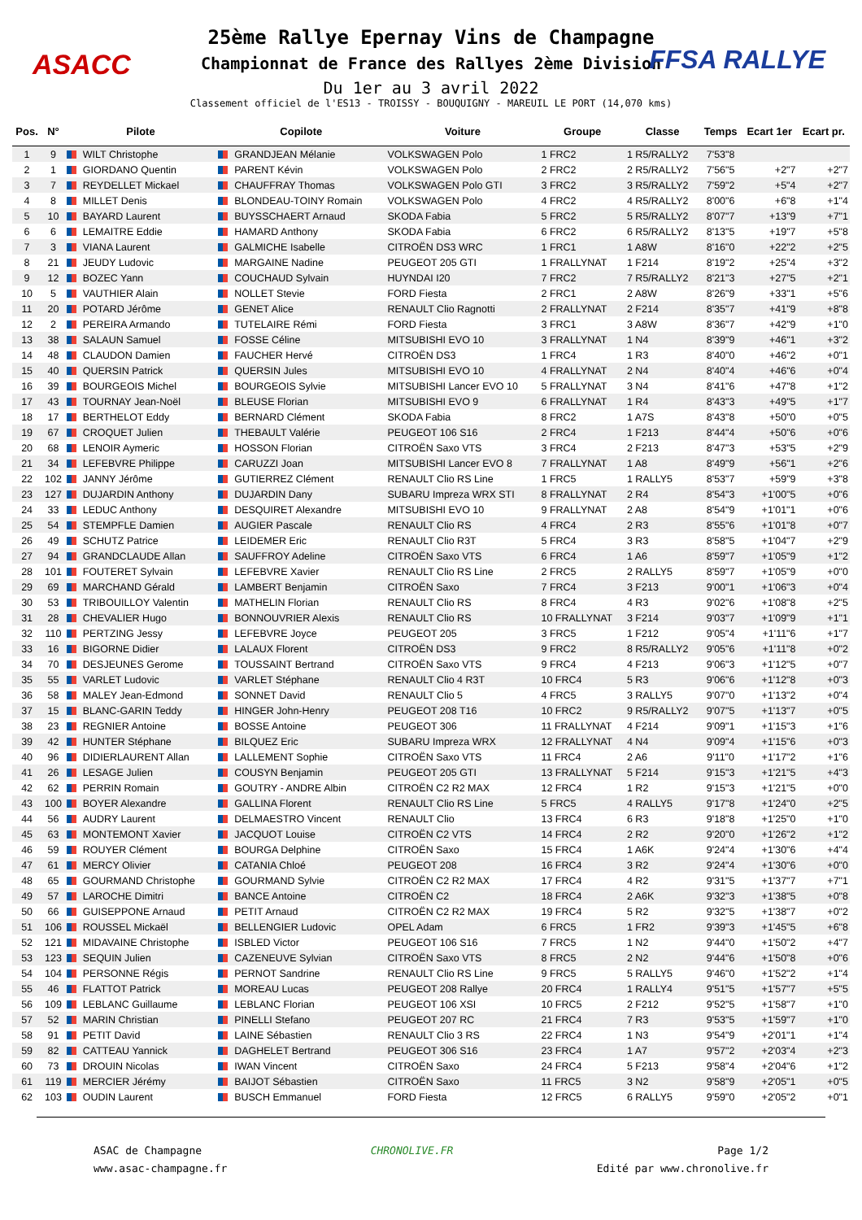ASACC FFSA RALLYE
25ème Rallye Epernay Vins de Champagne
Championnat de France des Rallyes 2ème Division
Du 1er au 3 avril 2022
Classement officiel de l'ES13 - TROISSY - BOUQUIGNY - MAREUIL LE PORT (14,070 kms)
| Pos. | N° | Pilote | Copilote | Voiture | Groupe | Classe | Temps | Ecart 1er | Ecart pr. |
| --- | --- | --- | --- | --- | --- | --- | --- | --- | --- |
| 1 | 9 | WILT Christophe | GRANDJEAN Mélanie | VOLKSWAGEN Polo | 1 FRC2 | 1 R5/RALLY2 | 7'53"8 | | |
| 2 | 1 | GIORDANO Quentin | PARENT Kévin | VOLKSWAGEN Polo | 2 FRC2 | 2 R5/RALLY2 | 7'56"5 | +2"7 | +2"7 |
| 3 | 7 | REYDELLET Mickael | CHAUFFRAY Thomas | VOLKSWAGEN Polo GTI | 3 FRC2 | 3 R5/RALLY2 | 7'59"2 | +5"4 | +2"7 |
| 4 | 8 | MILLET Denis | BLONDEAU-TOINY Romain | VOLKSWAGEN Polo | 4 FRC2 | 4 R5/RALLY2 | 8'00"6 | +6"8 | +1"4 |
| 5 | 10 | BAYARD Laurent | BUYSSCHAERT Arnaud | SKODA Fabia | 5 FRC2 | 5 R5/RALLY2 | 8'07"7 | +13"9 | +7"1 |
| 6 | 6 | LEMAITRE Eddie | HAMARD Anthony | SKODA Fabia | 6 FRC2 | 6 R5/RALLY2 | 8'13"5 | +19"7 | +5"8 |
| 7 | 3 | VIANA Laurent | GALMICHE Isabelle | CITROËN DS3 WRC | 1 FRC1 | 1 A8W | 8'16"0 | +22"2 | +2"5 |
| 8 | 21 | JEUDY Ludovic | MARGAINE Nadine | PEUGEOT 205 GTI | 1 FRALLYNAT | 1 F214 | 8'19"2 | +25"4 | +3"2 |
| 9 | 12 | BOZEC Yann | COUCHAUD Sylvain | HUYNDAI I20 | 7 FRC2 | 7 R5/RALLY2 | 8'21"3 | +27"5 | +2"1 |
| 10 | 5 | VAUTHIER Alain | NOLLET Stevie | FORD Fiesta | 2 FRC1 | 2 A8W | 8'26"9 | +33"1 | +5"6 |
| 11 | 20 | POTARD Jérôme | GENET Alice | RENAULT Clio Ragnotti | 2 FRALLYNAT | 2 F214 | 8'35"7 | +41"9 | +8"8 |
| 12 | 2 | PEREIRA Armando | TUTELAIRE Rémi | FORD Fiesta | 3 FRC1 | 3 A8W | 8'36"7 | +42"9 | +1"0 |
| 13 | 38 | SALAUN Samuel | FOSSE Céline | MITSUBISHI EVO 10 | 3 FRALLYNAT | 1 N4 | 8'39"9 | +46"1 | +3"2 |
| 14 | 48 | CLAUDON Damien | FAUCHER Hervé | CITROËN DS3 | 1 FRC4 | 1 R3 | 8'40"0 | +46"2 | +0"1 |
| 15 | 40 | QUERSIN Patrick | QUERSIN Jules | MITSUBISHI EVO 10 | 4 FRALLYNAT | 2 N4 | 8'40"4 | +46"6 | +0"4 |
| 16 | 39 | BOURGEOIS Michel | BOURGEOIS Sylvie | MITSUBISHI Lancer EVO 10 | 5 FRALLYNAT | 3 N4 | 8'41"6 | +47"8 | +1"2 |
| 17 | 43 | TOURNAY Jean-Noël | BLEUSE Florian | MITSUBISHI EVO 9 | 6 FRALLYNAT | 1 R4 | 8'43"3 | +49"5 | +1"7 |
| 18 | 17 | BERTHELOT Eddy | BERNARD Clément | SKODA Fabia | 8 FRC2 | 1 A7S | 8'43"8 | +50"0 | +0"5 |
| 19 | 67 | CROQUET Julien | THEBAULT Valérie | PEUGEOT 106 S16 | 2 FRC4 | 1 F213 | 8'44"4 | +50"6 | +0"6 |
| 20 | 68 | LENOIR Aymeric | HOSSON Florian | CITROËN Saxo VTS | 3 FRC4 | 2 F213 | 8'47"3 | +53"5 | +2"9 |
| 21 | 34 | LEFEBVRE Philippe | CARUZZI Joan | MITSUBISHI Lancer EVO 8 | 7 FRALLYNAT | 1 A8 | 8'49"9 | +56"1 | +2"6 |
| 22 | 102 | JANNY Jérôme | GUTIERREZ Clément | RENAULT Clio RS Line | 1 FRC5 | 1 RALLY5 | 8'53"7 | +59"9 | +3"8 |
| 23 | 127 | DUJARDIN Anthony | DUJARDIN Dany | SUBARU Impreza WRX STI | 8 FRALLYNAT | 2 R4 | 8'54"3 | +1'00"5 | +0"6 |
| 24 | 33 | LEDUC Anthony | DESQUIRET Alexandre | MITSUBISHI EVO 10 | 9 FRALLYNAT | 2 A8 | 8'54"9 | +1'01"1 | +0"6 |
| 25 | 54 | STEMPFLE Damien | AUGIER Pascale | RENAULT Clio RS | 4 FRC4 | 2 R3 | 8'55"6 | +1'01"8 | +0"7 |
| 26 | 49 | SCHUTZ Patrice | LEIDEMER Eric | RENAULT Clio R3T | 5 FRC4 | 3 R3 | 8'58"5 | +1'04"7 | +2"9 |
| 27 | 94 | GRANDCLAUDE Allan | SAUFFROY Adeline | CITROËN Saxo VTS | 6 FRC4 | 1 A6 | 8'59"7 | +1'05"9 | +1"2 |
| 28 | 101 | FOUTERET Sylvain | LEFEBVRE Xavier | RENAULT Clio RS Line | 2 FRC5 | 2 RALLY5 | 8'59"7 | +1'05"9 | +0"0 |
| 29 | 69 | MARCHAND Gérald | LAMBERT Benjamin | CITROËN Saxo | 7 FRC4 | 3 F213 | 9'00"1 | +1'06"3 | +0"4 |
| 30 | 53 | TRIBOUILLOY Valentin | MATHELIN Florian | RENAULT Clio RS | 8 FRC4 | 4 R3 | 9'02"6 | +1'08"8 | +2"5 |
| 31 | 28 | CHEVALIER Hugo | BONNOUVRIER Alexis | RENAULT Clio RS | 10 FRALLYNAT | 3 F214 | 9'03"7 | +1'09"9 | +1"1 |
| 32 | 110 | PERTZING Jessy | LEFEBVRE Joyce | PEUGEOT 205 | 3 FRC5 | 1 F212 | 9'05"4 | +1'11"6 | +1"7 |
| 33 | 16 | BIGORNE Didier | LALAUX Florent | CITROËN DS3 | 9 FRC2 | 8 R5/RALLY2 | 9'05"6 | +1'11"8 | +0"2 |
| 34 | 70 | DESJEUNES Gerome | TOUSSAINT Bertrand | CITROËN Saxo VTS | 9 FRC4 | 4 F213 | 9'06"3 | +1'12"5 | +0"7 |
| 35 | 55 | VARLET Ludovic | VARLET Stéphane | RENAULT Clio 4 R3T | 10 FRC4 | 5 R3 | 9'06"6 | +1'12"8 | +0"3 |
| 36 | 58 | MALEY Jean-Edmond | SONNET David | RENAULT Clio 5 | 4 FRC5 | 3 RALLY5 | 9'07"0 | +1'13"2 | +0"4 |
| 37 | 15 | BLANC-GARIN Teddy | HINGER John-Henry | PEUGEOT 208 T16 | 10 FRC2 | 9 R5/RALLY2 | 9'07"5 | +1'13"7 | +0"5 |
| 38 | 23 | REGNIER Antoine | BOSSE Antoine | PEUGEOT 306 | 11 FRALLYNAT | 4 F214 | 9'09"1 | +1'15"3 | +1"6 |
| 39 | 42 | HUNTER Stéphane | BILQUEZ Eric | SUBARU Impreza WRX | 12 FRALLYNAT | 4 N4 | 9'09"4 | +1'15"6 | +0"3 |
| 40 | 96 | DIDIERLAURENT Allan | LALLEMENT Sophie | CITROËN Saxo VTS | 11 FRC4 | 2 A6 | 9'11"0 | +1'17"2 | +1"6 |
| 41 | 26 | LESAGE Julien | COUSYN Benjamin | PEUGEOT 205 GTI | 13 FRALLYNAT | 5 F214 | 9'15"3 | +1'21"5 | +4"3 |
| 42 | 62 | PERRIN Romain | GOUTRY - ANDRE Albin | CITROËN C2 R2 MAX | 12 FRC4 | 1 R2 | 9'15"3 | +1'21"5 | +0"0 |
| 43 | 100 | BOYER Alexandre | GALLINA Florent | RENAULT Clio RS Line | 5 FRC5 | 4 RALLY5 | 9'17"8 | +1'24"0 | +2"5 |
| 44 | 56 | AUDRY Laurent | DELMAESTRO Vincent | RENAULT Clio | 13 FRC4 | 6 R3 | 9'18"8 | +1'25"0 | +1"0 |
| 45 | 63 | MONTEMONT Xavier | JACQUOT Louise | CITROËN C2 VTS | 14 FRC4 | 2 R2 | 9'20"0 | +1'26"2 | +1"2 |
| 46 | 59 | ROUYER Clément | BOURGA Delphine | CITROËN Saxo | 15 FRC4 | 1 A6K | 9'24"4 | +1'30"6 | +4"4 |
| 47 | 61 | MERCY Olivier | CATANIA Chloé | PEUGEOT 208 | 16 FRC4 | 3 R2 | 9'24"4 | +1'30"6 | +0"0 |
| 48 | 65 | GOURMAND Christophe | GOURMAND Sylvie | CITROËN C2 R2 MAX | 17 FRC4 | 4 R2 | 9'31"5 | +1'37"7 | +7"1 |
| 49 | 57 | LAROCHE Dimitri | BANCE Antoine | CITROËN C2 | 18 FRC4 | 2 A6K | 9'32"3 | +1'38"5 | +0"8 |
| 50 | 66 | GUISEPPONE Arnaud | PETIT Arnaud | CITROËN C2 R2 MAX | 19 FRC4 | 5 R2 | 9'32"5 | +1'38"7 | +0"2 |
| 51 | 106 | ROUSSEL Mickaël | BELLENGIER Ludovic | OPEL Adam | 6 FRC5 | 1 FR2 | 9'39"3 | +1'45"5 | +6"8 |
| 52 | 121 | MIDAVAINE Christophe | ISBLED Victor | PEUGEOT 106 S16 | 7 FRC5 | 1 N2 | 9'44"0 | +1'50"2 | +4"7 |
| 53 | 123 | SEQUIN Julien | CAZENEUVE Sylvian | CITROËN Saxo VTS | 8 FRC5 | 2 N2 | 9'44"6 | +1'50"8 | +0"6 |
| 54 | 104 | PERSONNE Régis | PERNOT Sandrine | RENAULT Clio RS Line | 9 FRC5 | 5 RALLY5 | 9'46"0 | +1'52"2 | +1"4 |
| 55 | 46 | FLATTOT Patrick | MOREAU Lucas | PEUGEOT 208 Rallye | 20 FRC4 | 1 RALLY4 | 9'51"5 | +1'57"7 | +5"5 |
| 56 | 109 | LEBLANC Guillaume | LEBLANC Florian | PEUGEOT 106 XSI | 10 FRC5 | 2 F212 | 9'52"5 | +1'58"7 | +1"0 |
| 57 | 52 | MARIN Christian | PINELLI Stefano | PEUGEOT 207 RC | 21 FRC4 | 7 R3 | 9'53"5 | +1'59"7 | +1"0 |
| 58 | 91 | PETIT David | LAINE Sébastien | RENAULT Clio 3 RS | 22 FRC4 | 1 N3 | 9'54"9 | +2'01"1 | +1"4 |
| 59 | 82 | CATTEAU Yannick | DAGHELET Bertrand | PEUGEOT 306 S16 | 23 FRC4 | 1 A7 | 9'57"2 | +2'03"4 | +2"3 |
| 60 | 73 | DROUIN Nicolas | IWAN Vincent | CITROËN Saxo | 24 FRC4 | 5 F213 | 9'58"4 | +2'04"6 | +1"2 |
| 61 | 119 | MERCIER Jérémy | BAIJOT Sébastien | CITROËN Saxo | 11 FRC5 | 3 N2 | 9'58"9 | +2'05"1 | +0"5 |
| 62 | 103 | OUDIN Laurent | BUSCH Emmanuel | FORD Fiesta | 12 FRC5 | 6 RALLY5 | 9'59"0 | +2'05"2 | +0"1 |
ASAC de Champagne
www.asac-champagne.fr
CHRONOLIVE.FR Page 1/2
Edité par www.chronolive.fr